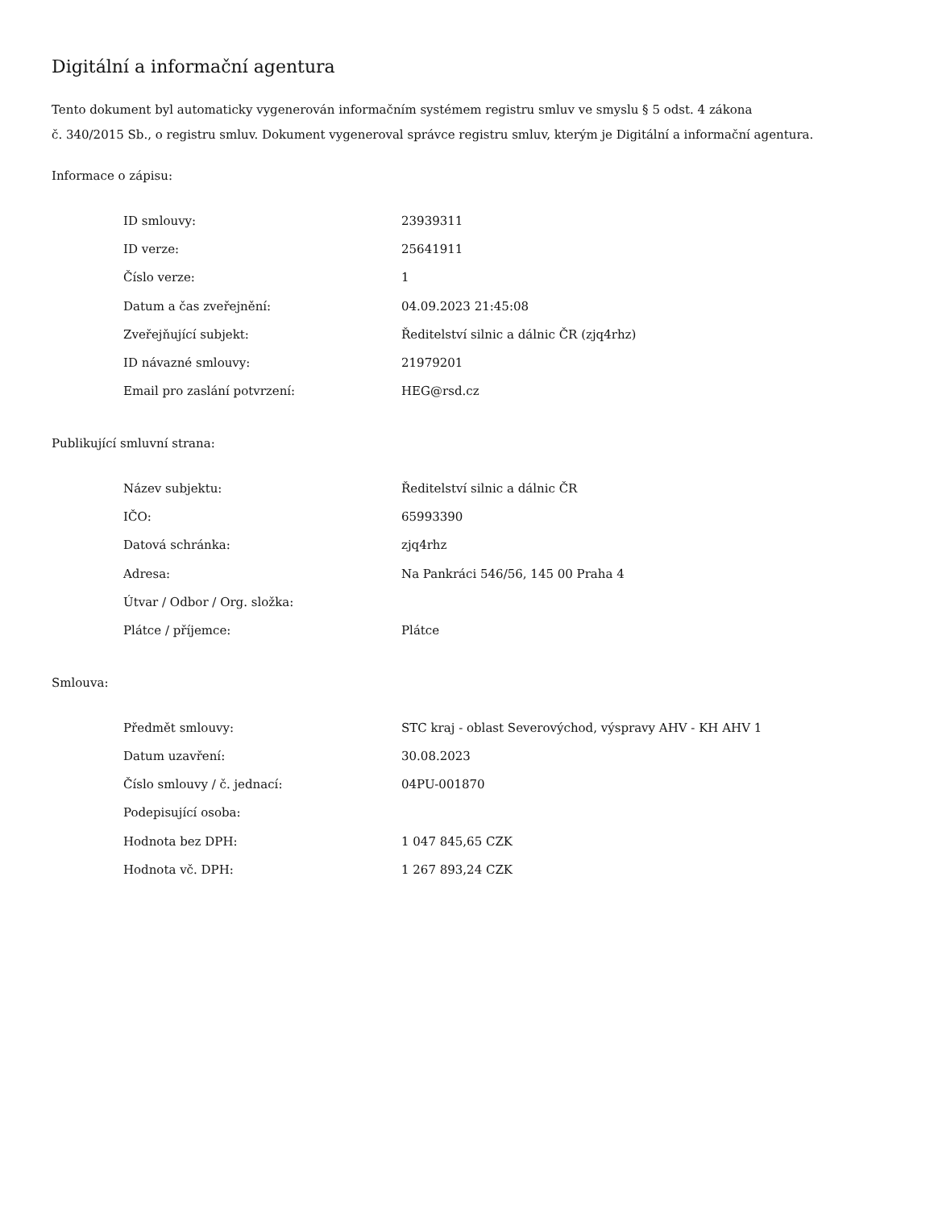Digitální a informační agentura
Tento dokument byl automaticky vygenerován informačním systémem registru smluv ve smyslu § 5 odst. 4 zákona
č. 340/2015 Sb., o registru smluv. Dokument vygeneroval správce registru smluv, kterým je Digitální a informační agentura.
Informace o zápisu:
| ID smlouvy: | 23939311 |
| ID verze: | 25641911 |
| Číslo verze: | 1 |
| Datum a čas zveřejnění: | 04.09.2023 21:45:08 |
| Zveřejňující subjekt: | Ředitelství silnic a dálnic ČR (zjq4rhz) |
| ID návazné smlouvy: | 21979201 |
| Email pro zaslání potvrzení: | HEG@rsd.cz |
Publikující smluvní strana:
| Název subjektu: | Ředitelství silnic a dálnic ČR |
| IČO: | 65993390 |
| Datová schránka: | zjq4rhz |
| Adresa: | Na Pankráci 546/56, 145 00 Praha 4 |
| Útvar / Odbor / Org. složka: | |
| Plátce / příjemce: | Plátce |
Smlouva:
| Předmět smlouvy: | STC kraj - oblast Severovýchod, výspravy AHV - KH AHV 1 |
| Datum uzavření: | 30.08.2023 |
| Číslo smlouvy / č. jednací: | 04PU-001870 |
| Podepisující osoba: | |
| Hodnota bez DPH: | 1 047 845,65 CZK |
| Hodnota vč. DPH: | 1 267 893,24 CZK |